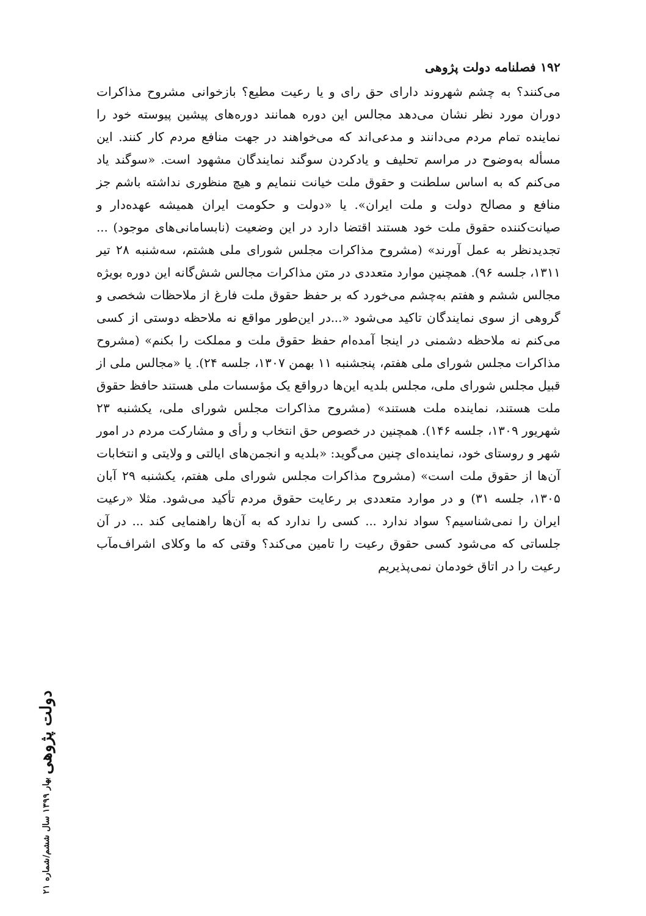۱۹۲ فصلنامه دولت پژوهی
می‌کنند؟ به چشم شهروند دارای حق رای و یا رعیت مطیع؟ بازخوانی مشروح مذاکرات دوران مورد نظر نشان می‌دهد مجالس این دوره همانند دوره‌های پیشین پیوسته خود را نماینده تمام مردم می‌دانند و مدعی‌اند که می‌خواهند در جهت منافع مردم کار کنند. این مسأله به‌وضوح در مراسم تحلیف و یادکردن سوگند نمایندگان مشهود است. «سوگند یاد می‌کنم که به اساس سلطنت و حقوق ملت خیانت ننمایم و هیچ منظوری نداشته باشم جز منافع و مصالح دولت و ملت ایران». یا «دولت و حکومت ایران همیشه عهده‌دار و صیانت‌کننده حقوق ملت خود هستند اقتضا دارد در این وضعیت (نابسامانی‌های موجود) ... تجدیدنظر به عمل آورند» (مشروح مذاکرات مجلس شورای ملی هشتم، سه‌شنبه ۲۸ تیر ۱۳۱۱، جلسه ۹۶). همچنین موارد متعددی در متن مذاکرات مجالس شش‌گانه این دوره بویژه مجالس ششم و هفتم به‌چشم می‌خورد که بر حفظ حقوق ملت فارغ از ملاحظات شخصی و گروهی از سوی نمایندگان تاکید می‌شود «...در این‌طور مواقع نه ملاحظه دوستی از کسی می‌کنم نه ملاحظه دشمنی در اینجا آمده‌ام حفظ حقوق ملت و مملکت را بکنم» (مشروح مذاکرات مجلس شورای ملی هفتم، پنجشنبه ۱۱ بهمن ۱۳۰۷، جلسه ۲۴). یا «مجالس ملی از قبیل مجلس شورای ملی، مجلس بلدیه این‌ها درواقع یک مؤسسات ملی هستند حافظ حقوق ملت هستند، نماینده ملت هستند» (مشروح مذاکرات مجلس شورای ملی، یکشنبه ۲۳ شهریور ۱۳۰۹، جلسه ۱۴۶). همچنین در خصوص حق انتخاب و رأی و مشارکت مردم در امور شهر و روستای خود، نماینده‌ای چنین می‌گوید: «بلدیه و انجمن‌های ایالتی و ولایتی و انتخابات آن‌ها از حقوق ملت است» (مشروح مذاکرات مجلس شورای ملی هفتم، یکشنبه ۲۹ آبان ۱۳۰۵، جلسه ۳۱) و در موارد متعددی بر رعایت حقوق مردم تأکید می‌شود. مثلا «رعیت ایران را نمی‌شناسیم؟ سواد ندارد ... کسی را ندارد که به آن‌ها راهنمایی کند ... در آن جلساتی که می‌شود کسی حقوق رعیت را تامین می‌کند؟ وقتی که ما وکلای اشراف‌مآب رعیت را در اتاق خودمان نمی‌پذیریم
دولت پژوهی بهار ۱۳۹۹ سال ششم/شماره ۲۱